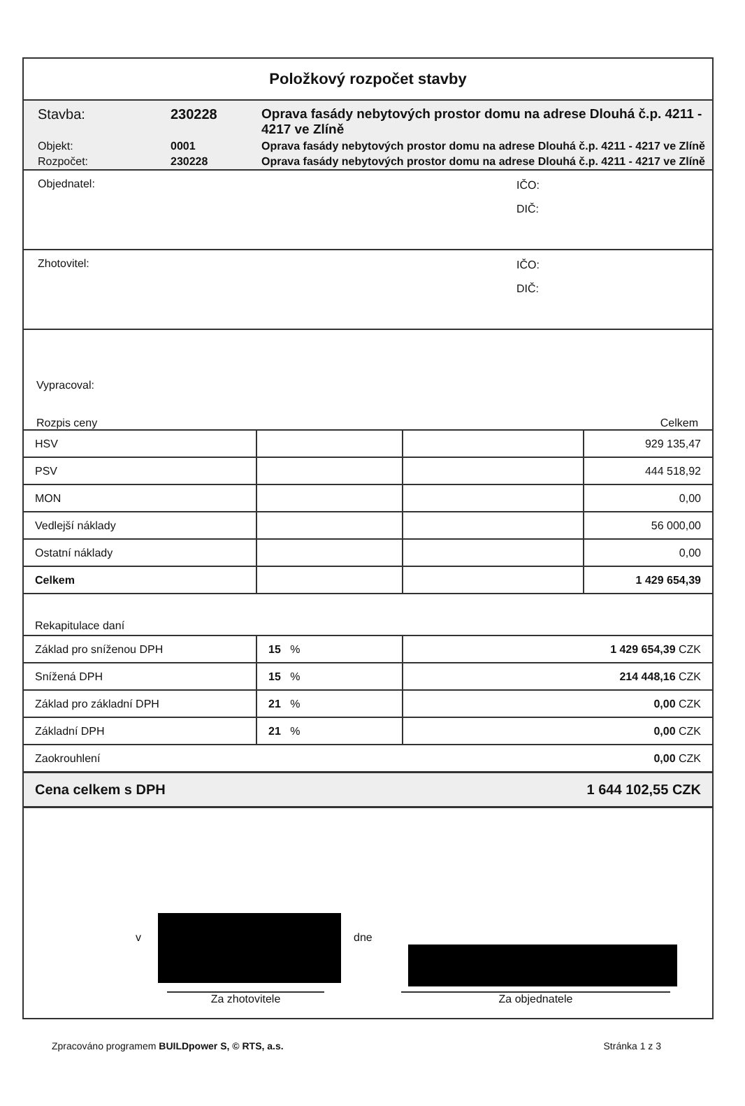Položkový rozpočet stavby
| Stavba: | 230228 | Oprava fasády nebytových prostor domu na adrese Dlouhá č.p. 4211 - 4217 ve Zlíně |
| Objekt: | 0001 | Oprava fasády nebytových prostor domu na adrese Dlouhá č.p. 4211 - 4217 ve Zlíně |
| Rozpočet: | 230228 | Oprava fasády nebytových prostor domu na adrese Dlouhá č.p. 4211 - 4217 ve Zlíně |
Objednatel:
IČO:
DIČ:
Zhotovitel:
IČO:
DIČ:
Vypracoval:
Rozpis ceny Celkem
| HSV | | | 929 135,47 |
| PSV | | | 444 518,92 |
| MON | | | 0,00 |
| Vedlejší náklady | | | 56 000,00 |
| Ostatní náklady | | | 0,00 |
| Celkem | | | 1 429 654,39 |
Rekapitulace daní
| Základ pro sníženou DPH | 15 % | 1 429 654,39 CZK |
| Snížená DPH | 15 % | 214 448,16 CZK |
| Základ pro základní DPH | 21 % | 0,00 CZK |
| Základní DPH | 21 % | 0,00 CZK |
| Zaokrouhlení | | 0,00 CZK |
Cena celkem s DPH 1 644 102,55 CZK
v dne
Za zhotovitele Za objednatele
Zpracováno programem BUILDpower S, © RTS, a.s. Stránka 1 z 3